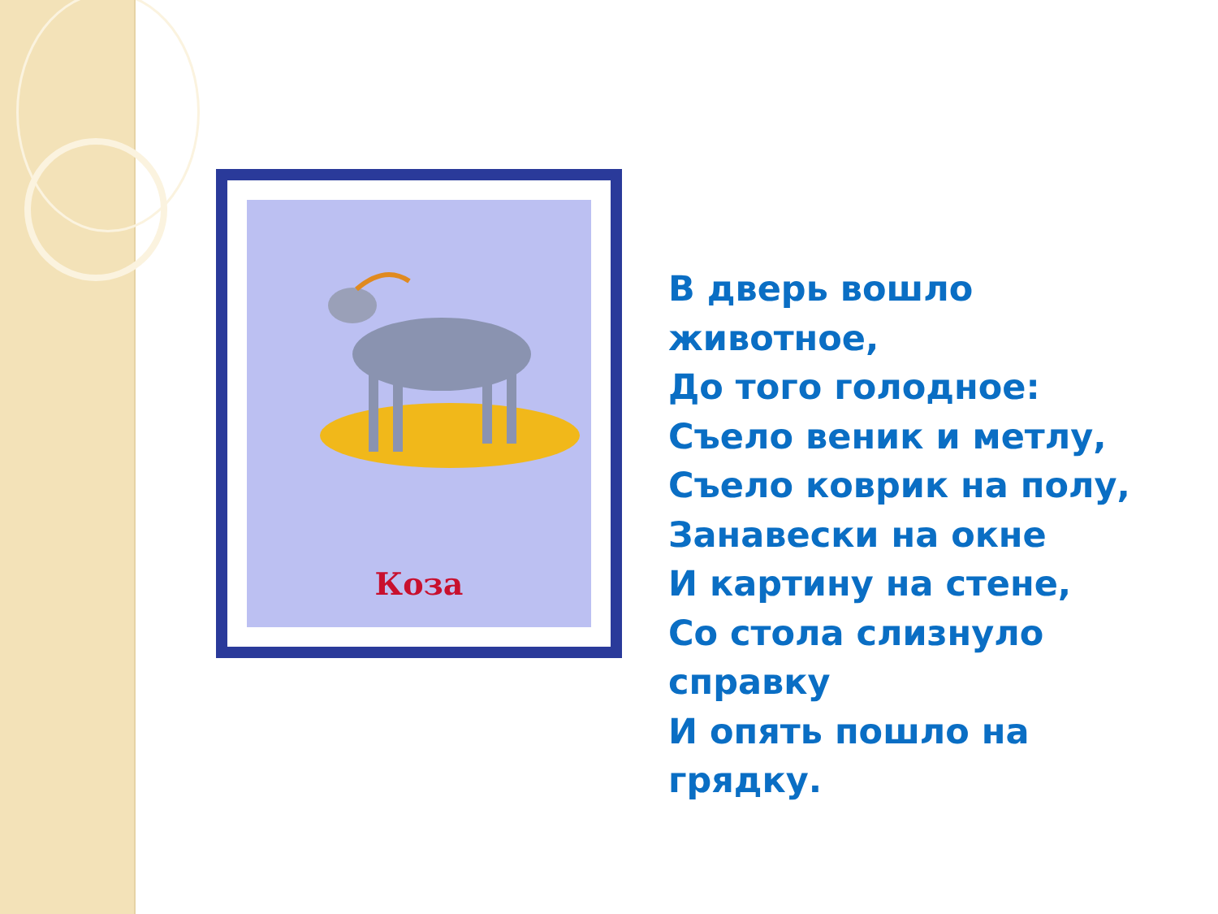Коза
В дверь вошло
животное,
До того голодное:
Съело веник и метлу,
Съело коврик на полу,
Занавески на окне
И картину на стене,
Со стола слизнуло
справку
И опять пошло на
грядку.